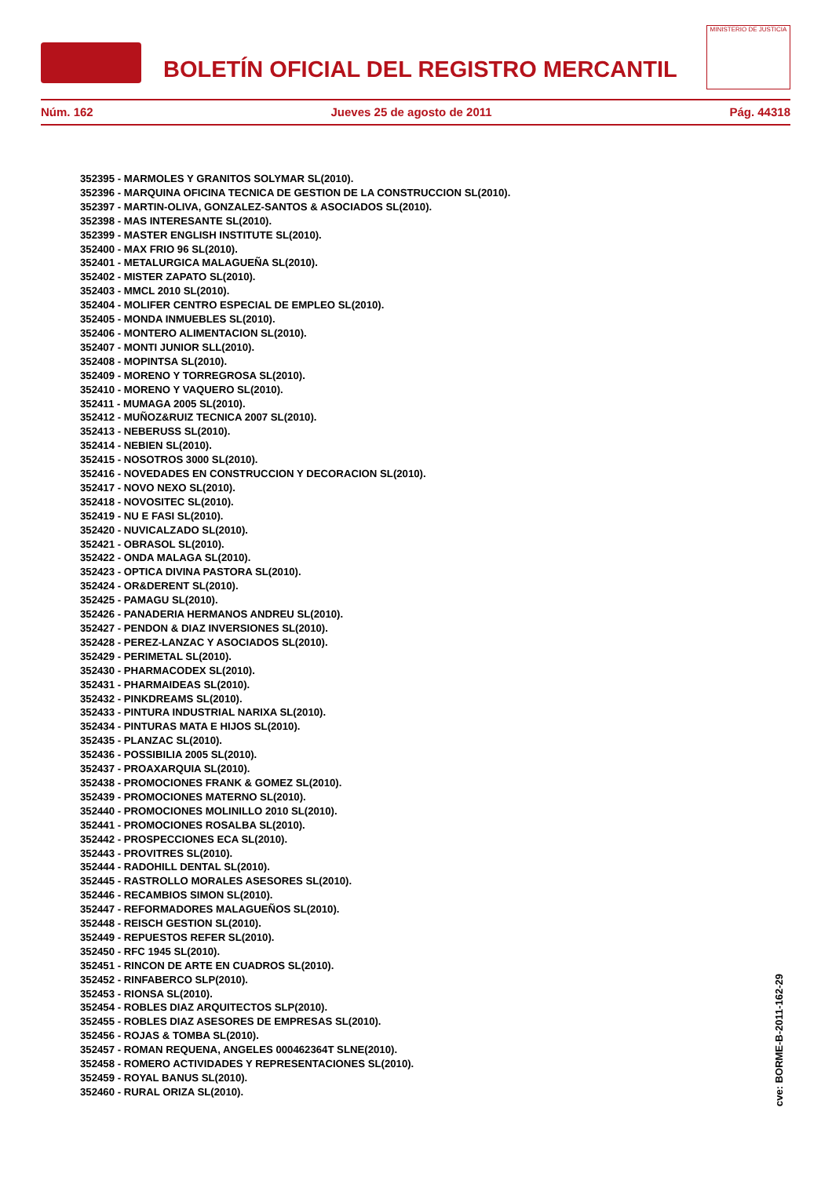BOLETÍN OFICIAL DEL REGISTRO MERCANTIL
MINISTERIO DE JUSTICIA
Núm. 162 Jueves 25 de agosto de 2011 Pág. 44318
352395 - MARMOLES Y GRANITOS SOLYMAR SL(2010).
352396 - MARQUINA OFICINA TECNICA DE GESTION DE LA CONSTRUCCION SL(2010).
352397 - MARTIN-OLIVA, GONZALEZ-SANTOS & ASOCIADOS SL(2010).
352398 - MAS INTERESANTE SL(2010).
352399 - MASTER ENGLISH INSTITUTE SL(2010).
352400 - MAX FRIO 96 SL(2010).
352401 - METALURGICA MALAGUEÑA SL(2010).
352402 - MISTER ZAPATO SL(2010).
352403 - MMCL 2010 SL(2010).
352404 - MOLIFER CENTRO ESPECIAL DE EMPLEO SL(2010).
352405 - MONDA INMUEBLES SL(2010).
352406 - MONTERO ALIMENTACION SL(2010).
352407 - MONTI JUNIOR SLL(2010).
352408 - MOPINTSA SL(2010).
352409 - MORENO Y TORREGROSA SL(2010).
352410 - MORENO Y VAQUERO SL(2010).
352411 - MUMAGA 2005 SL(2010).
352412 - MUÑOZ&RUIZ TECNICA 2007 SL(2010).
352413 - NEBERUSS SL(2010).
352414 - NEBIEN SL(2010).
352415 - NOSOTROS 3000 SL(2010).
352416 - NOVEDADES EN CONSTRUCCION Y DECORACION SL(2010).
352417 - NOVO NEXO SL(2010).
352418 - NOVOSITEC SL(2010).
352419 - NU E FASI SL(2010).
352420 - NUVICALZADO SL(2010).
352421 - OBRASOL SL(2010).
352422 - ONDA MALAGA SL(2010).
352423 - OPTICA DIVINA PASTORA SL(2010).
352424 - OR&DERENT SL(2010).
352425 - PAMAGU SL(2010).
352426 - PANADERIA HERMANOS ANDREU SL(2010).
352427 - PENDON & DIAZ INVERSIONES SL(2010).
352428 - PEREZ-LANZAC Y ASOCIADOS SL(2010).
352429 - PERIMETAL SL(2010).
352430 - PHARMACODEX SL(2010).
352431 - PHARMAIDEAS SL(2010).
352432 - PINKDREAMS SL(2010).
352433 - PINTURA INDUSTRIAL NARIXA SL(2010).
352434 - PINTURAS MATA E HIJOS SL(2010).
352435 - PLANZAC SL(2010).
352436 - POSSIBILIA 2005 SL(2010).
352437 - PROAXARQUIA SL(2010).
352438 - PROMOCIONES FRANK & GOMEZ SL(2010).
352439 - PROMOCIONES MATERNO SL(2010).
352440 - PROMOCIONES MOLINILLO 2010 SL(2010).
352441 - PROMOCIONES ROSALBA SL(2010).
352442 - PROSPECCIONES ECA SL(2010).
352443 - PROVITRES SL(2010).
352444 - RADOHILL DENTAL SL(2010).
352445 - RASTROLLO MORALES ASESORES SL(2010).
352446 - RECAMBIOS SIMON SL(2010).
352447 - REFORMADORES MALAGUEÑOS SL(2010).
352448 - REISCH GESTION SL(2010).
352449 - REPUESTOS REFER SL(2010).
352450 - RFC 1945 SL(2010).
352451 - RINCON DE ARTE EN CUADROS SL(2010).
352452 - RINFABERCO SLP(2010).
352453 - RIONSA SL(2010).
352454 - ROBLES DIAZ ARQUITECTOS SLP(2010).
352455 - ROBLES DIAZ ASESORES DE EMPRESAS SL(2010).
352456 - ROJAS & TOMBA SL(2010).
352457 - ROMAN REQUENA, ANGELES 000462364T SLNE(2010).
352458 - ROMERO ACTIVIDADES Y REPRESENTACIONES SL(2010).
352459 - ROYAL BANUS SL(2010).
352460 - RURAL ORIZA SL(2010).
cve: BORME-B-2011-162-29